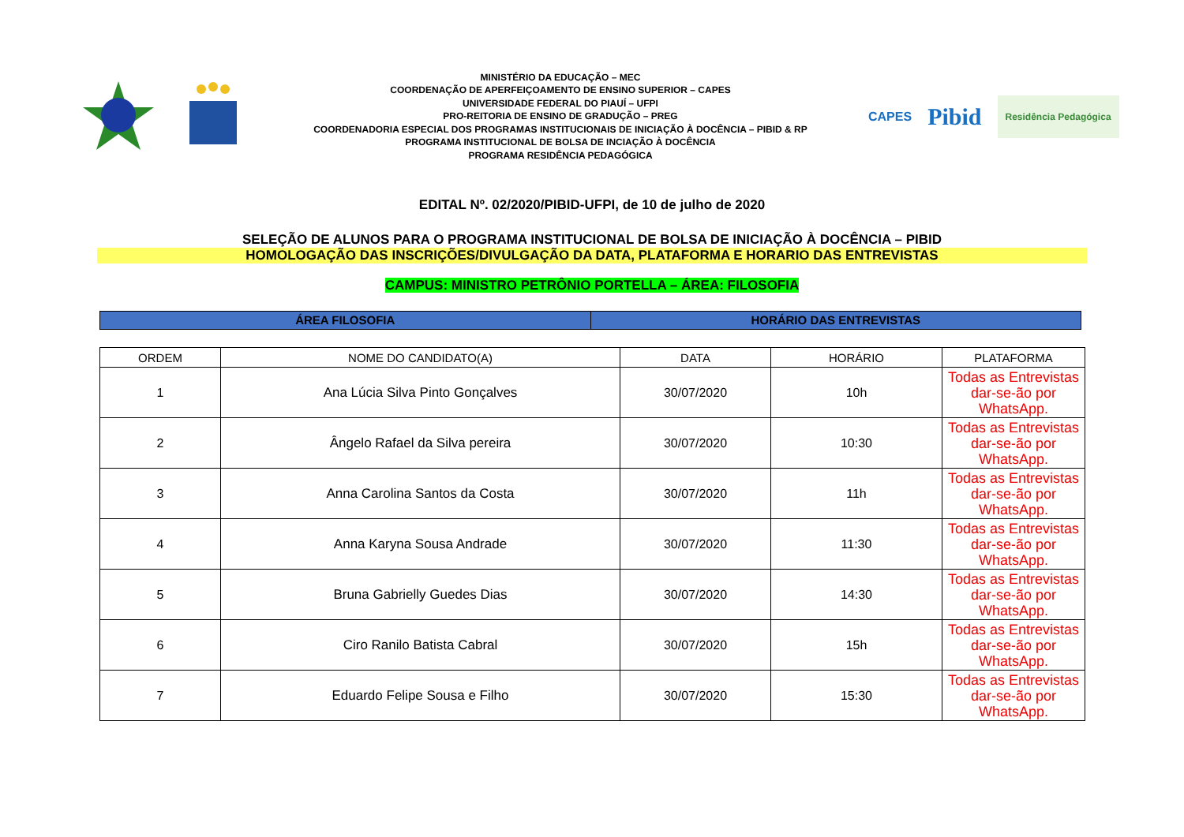MINISTÉRIO DA EDUCAÇÃO – MEC
COORDENAÇÃO DE APERFEIÇOAMENTO DE ENSINO SUPERIOR – CAPES
UNIVERSIDADE FEDERAL DO PIAUÍ – UFPI
PRO-REITORIA DE ENSINO DE GRADUÇÃO – PREG
COORDENADORIA ESPECIAL DOS PROGRAMAS INSTITUCIONAIS DE INICIAÇÃO À DOCÊNCIA – PIBID & RP
PROGRAMA INSTITUCIONAL DE BOLSA DE INCIAÇÃO À DOCÊNCIA
PROGRAMA RESIDÊNCIA PEDAGÓGICA
CAPES
Pibid
Residência Pedagógica
EDITAL Nº. 02/2020/PIBID-UFPI, de 10 de julho de 2020
SELEÇÃO DE ALUNOS PARA O PROGRAMA INSTITUCIONAL DE BOLSA DE INICIAÇÃO À DOCÊNCIA – PIBID
HOMOLOGAÇÃO DAS INSCRIÇÕES/DIVULGAÇÃO DA DATA, PLATAFORMA E HORARIO DAS ENTREVISTAS
CAMPUS: MINISTRO PETRÔNIO PORTELLA – ÁREA: FILOSOFIA
ÁREA FILOSOFIA HORÁRIO DAS ENTREVISTAS
| ORDEM | NOME DO CANDIDATO(A) | DATA | HORÁRIO | PLATAFORMA |
| --- | --- | --- | --- | --- |
| 1 | Ana Lúcia Silva Pinto Gonçalves | 30/07/2020 | 10h | Todas as Entrevistas dar-se-ão por WhatsApp. |
| 2 | Ângelo Rafael da Silva pereira | 30/07/2020 | 10:30 | Todas as Entrevistas dar-se-ão por WhatsApp. |
| 3 | Anna Carolina Santos da Costa | 30/07/2020 | 11h | Todas as Entrevistas dar-se-ão por WhatsApp. |
| 4 | Anna Karyna Sousa Andrade | 30/07/2020 | 11:30 | Todas as Entrevistas dar-se-ão por WhatsApp. |
| 5 | Bruna Gabrielly Guedes Dias | 30/07/2020 | 14:30 | Todas as Entrevistas dar-se-ão por WhatsApp. |
| 6 | Ciro Ranilo Batista Cabral | 30/07/2020 | 15h | Todas as Entrevistas dar-se-ão por WhatsApp. |
| 7 | Eduardo Felipe Sousa e Filho | 30/07/2020 | 15:30 | Todas as Entrevistas dar-se-ão por WhatsApp. |